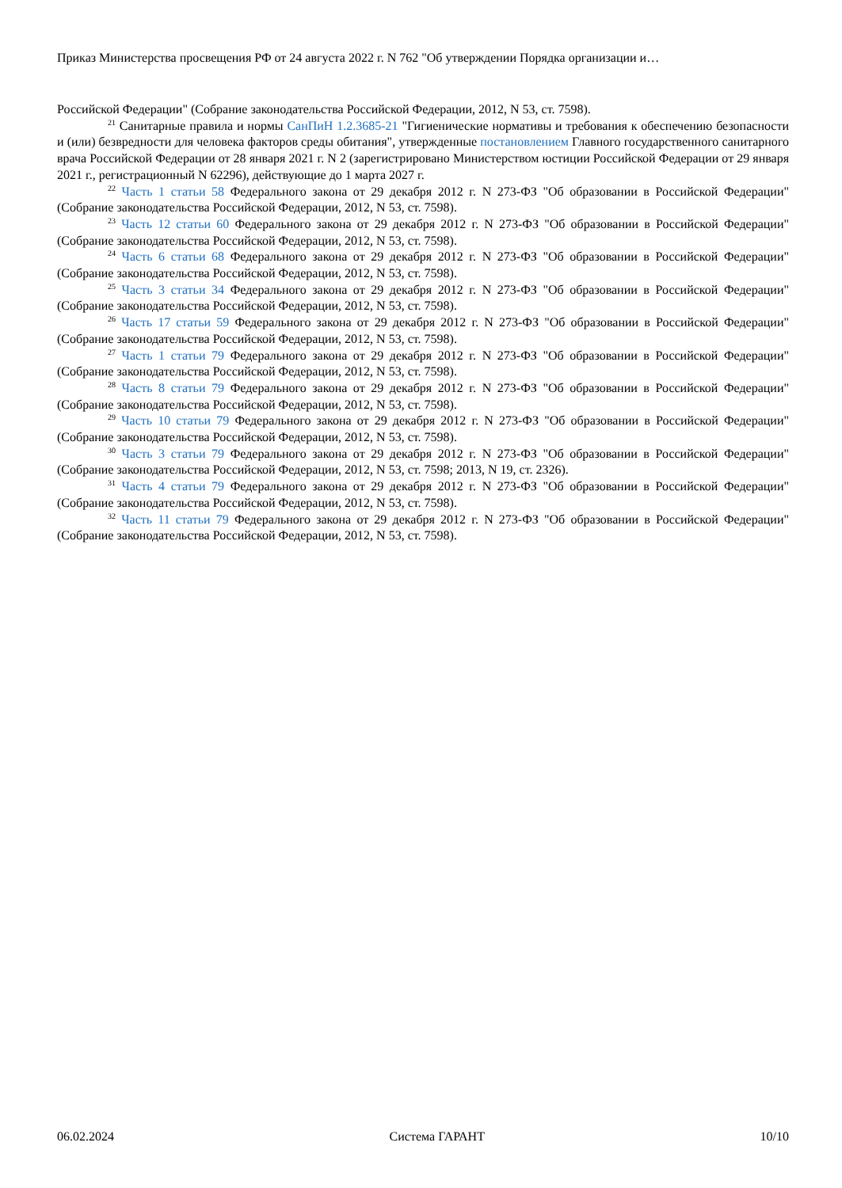Приказ Министерства просвещения РФ от 24 августа 2022 г. N 762 "Об утверждении Порядка организации и…
Российской Федерации" (Собрание законодательства Российской Федерации, 2012, N 53, ст. 7598).
<sup>21</sup> Санитарные правила и нормы СанПиН 1.2.3685-21 "Гигиенические нормативы и требования к обеспечению безопасности и (или) безвредности для человека факторов среды обитания", утвержденные постановлением Главного государственного санитарного врача Российской Федерации от 28 января 2021 г. N 2 (зарегистрировано Министерством юстиции Российской Федерации от 29 января 2021 г., регистрационный N 62296), действующие до 1 марта 2027 г.
<sup>22</sup> Часть 1 статьи 58 Федерального закона от 29 декабря 2012 г. N 273-ФЗ "Об образовании в Российской Федерации" (Собрание законодательства Российской Федерации, 2012, N 53, ст. 7598).
<sup>23</sup> Часть 12 статьи 60 Федерального закона от 29 декабря 2012 г. N 273-ФЗ "Об образовании в Российской Федерации" (Собрание законодательства Российской Федерации, 2012, N 53, ст. 7598).
<sup>24</sup> Часть 6 статьи 68 Федерального закона от 29 декабря 2012 г. N 273-ФЗ "Об образовании в Российской Федерации" (Собрание законодательства Российской Федерации, 2012, N 53, ст. 7598).
<sup>25</sup> Часть 3 статьи 34 Федерального закона от 29 декабря 2012 г. N 273-ФЗ "Об образовании в Российской Федерации" (Собрание законодательства Российской Федерации, 2012, N 53, ст. 7598).
<sup>26</sup> Часть 17 статьи 59 Федерального закона от 29 декабря 2012 г. N 273-ФЗ "Об образовании в Российской Федерации" (Собрание законодательства Российской Федерации, 2012, N 53, ст. 7598).
<sup>27</sup> Часть 1 статьи 79 Федерального закона от 29 декабря 2012 г. N 273-ФЗ "Об образовании в Российской Федерации" (Собрание законодательства Российской Федерации, 2012, N 53, ст. 7598).
<sup>28</sup> Часть 8 статьи 79 Федерального закона от 29 декабря 2012 г. N 273-ФЗ "Об образовании в Российской Федерации" (Собрание законодательства Российской Федерации, 2012, N 53, ст. 7598).
<sup>29</sup> Часть 10 статьи 79 Федерального закона от 29 декабря 2012 г. N 273-ФЗ "Об образовании в Российской Федерации" (Собрание законодательства Российской Федерации, 2012, N 53, ст. 7598).
<sup>30</sup> Часть 3 статьи 79 Федерального закона от 29 декабря 2012 г. N 273-ФЗ "Об образовании в Российской Федерации" (Собрание законодательства Российской Федерации, 2012, N 53, ст. 7598; 2013, N 19, ст. 2326).
<sup>31</sup> Часть 4 статьи 79 Федерального закона от 29 декабря 2012 г. N 273-ФЗ "Об образовании в Российской Федерации" (Собрание законодательства Российской Федерации, 2012, N 53, ст. 7598).
<sup>32</sup> Часть 11 статьи 79 Федерального закона от 29 декабря 2012 г. N 273-ФЗ "Об образовании в Российской Федерации" (Собрание законодательства Российской Федерации, 2012, N 53, ст. 7598).
06.02.2024 Система ГАРАНТ 10/10